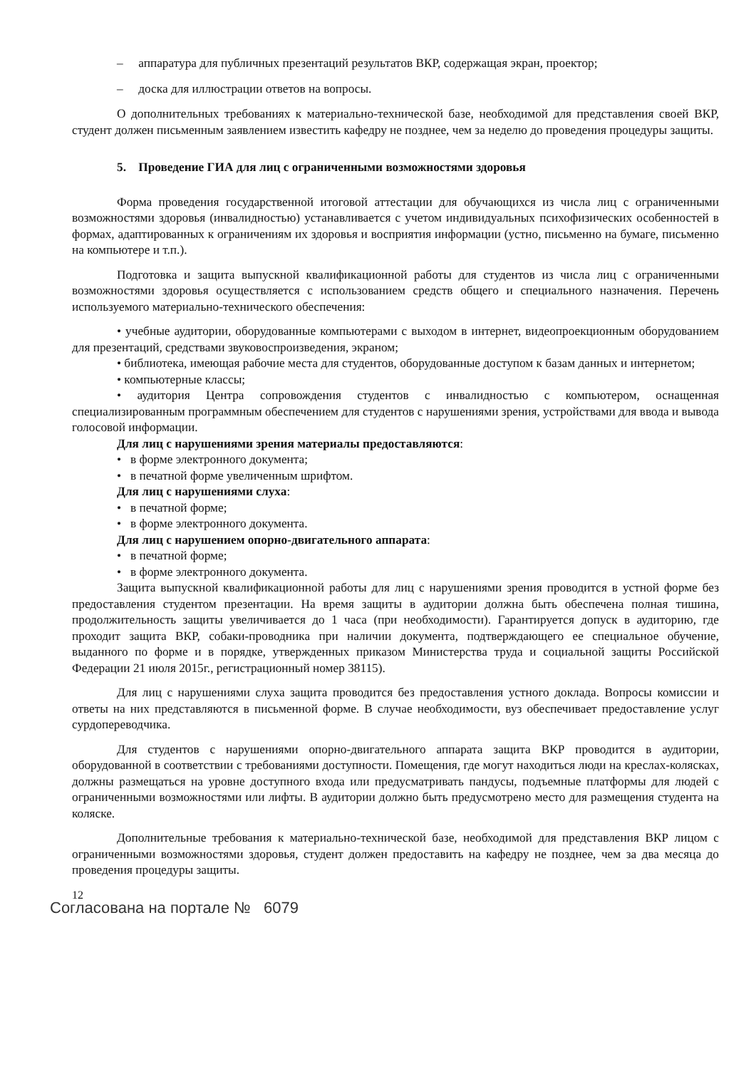– аппаратура для публичных презентаций результатов ВКР, содержащая экран, проектор;
– доска для иллюстрации ответов на вопросы.
О дополнительных требованиях к материально-технической базе, необходимой для представления своей ВКР, студент должен письменным заявлением известить кафедру не позднее, чем за неделю до проведения процедуры защиты.
5. Проведение ГИА для лиц с ограниченными возможностями здоровья
Форма проведения государственной итоговой аттестации для обучающихся из числа лиц с ограниченными возможностями здоровья (инвалидностью) устанавливается с учетом индивидуальных психофизических особенностей в формах, адаптированных к ограничениям их здоровья и восприятия информации (устно, письменно на бумаге, письменно на компьютере и т.п.).
Подготовка и защита выпускной квалификационной работы для студентов из числа лиц с ограниченными возможностями здоровья осуществляется с использованием средств общего и специального назначения. Перечень используемого материально-технического обеспечения:
• учебные аудитории, оборудованные компьютерами с выходом в интернет, видеопроекционным оборудованием для презентаций, средствами звуковоспроизведения, экраном;
• библиотека, имеющая рабочие места для студентов, оборудованные доступом к базам данных и интернетом;
• компьютерные классы;
• аудитория Центра сопровождения студентов с инвалидностью с компьютером, оснащенная специализированным программным обеспечением для студентов с нарушениями зрения, устройствами для ввода и вывода голосовой информации.
Для лиц с нарушениями зрения материалы предоставляются:
• в форме электронного документа;
• в печатной форме увеличенным шрифтом.
Для лиц с нарушениями слуха:
• в печатной форме;
• в форме электронного документа.
Для лиц с нарушением опорно-двигательного аппарата:
• в печатной форме;
• в форме электронного документа.
Защита выпускной квалификационной работы для лиц с нарушениями зрения проводится в устной форме без предоставления студентом презентации. На время защиты в аудитории должна быть обеспечена полная тишина, продолжительность защиты увеличивается до 1 часа (при необходимости). Гарантируется допуск в аудиторию, где проходит защита ВКР, собаки-проводника при наличии документа, подтверждающего ее специальное обучение, выданного по форме и в порядке, утвержденных приказом Министерства труда и социальной защиты Российской Федерации 21 июля 2015г., регистрационный номер 38115).
Для лиц с нарушениями слуха защита проводится без предоставления устного доклада. Вопросы комиссии и ответы на них представляются в письменной форме. В случае необходимости, вуз обеспечивает предоставление услуг сурдопереводчика.
Для студентов с нарушениями опорно-двигательного аппарата защита ВКР проводится в аудитории, оборудованной в соответствии с требованиями доступности. Помещения, где могут находиться люди на креслах-колясках, должны размещаться на уровне доступного входа или предусматривать пандусы, подъемные платформы для людей с ограниченными возможностями или лифты. В аудитории должно быть предусмотрено место для размещения студента на коляске.
Дополнительные требования к материально-технической базе, необходимой для представления ВКР лицом с ограниченными возможностями здоровья, студент должен предоставить на кафедру не позднее, чем за два месяца до проведения процедуры защиты.
12
Согласована на портале № 6079